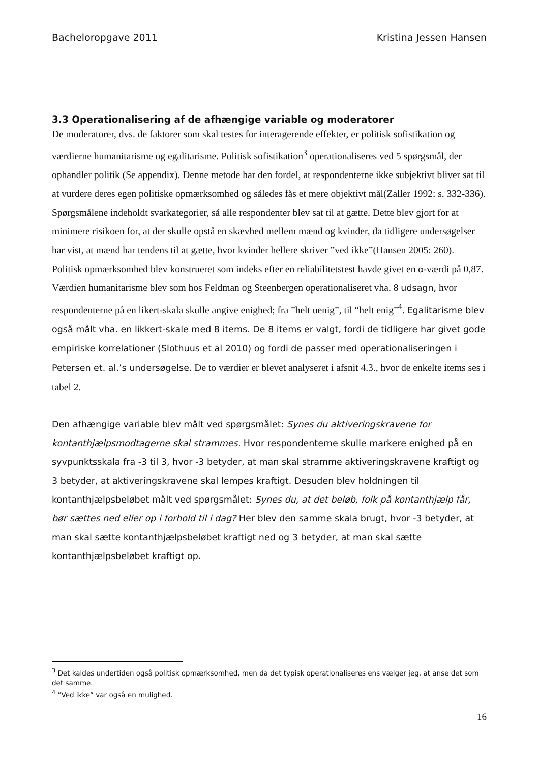Bacheloropgave 2011 Kristina Jessen Hansen
3.3 Operationalisering af de afhængige variable og moderatorer
De moderatorer, dvs. de faktorer som skal testes for interagerende effekter, er politisk sofistikation og værdierne humanitarisme og egalitarisme. Politisk sofistikation<sup>3</sup> operationaliseres ved 5 spørgsmål, der ophandler politik (Se appendix). Denne metode har den fordel, at respondenterne ikke subjektivt bliver sat til at vurdere deres egen politiske opmærksomhed og således fås et mere objektivt mål(Zaller 1992: s. 332-336). Spørgsmålene indeholdt svarkategorier, så alle respondenter blev sat til at gætte. Dette blev gjort for at minimere risikoen for, at der skulle opstå en skævhed mellem mænd og kvinder, da tidligere undersøgelser har vist, at mænd har tendens til at gætte, hvor kvinder hellere skriver ”ved ikke”(Hansen 2005: 260). Politisk opmærksomhed blev konstrueret som indeks efter en reliabilitetstest havde givet en α-værdi på 0,87.
Værdien humanitarisme blev som hos Feldman og Steenbergen operationaliseret vha. 8 udsagn, hvor respondenterne på en likert-skala skulle angive enighed; fra ”helt uenig”, til “helt enig”<sup>4</sup>. Egalitarisme blev også målt vha. en likkert-skale med 8 items. De 8 items er valgt, fordi de tidligere har givet gode empiriske korrelationer (Slothuus et al 2010) og fordi de passer med operationaliseringen i Petersen et. al.’s undersøgelse. De to værdier er blevet analyseret i afsnit 4.3., hvor de enkelte items ses i tabel 2.
Den afhængige variable blev målt ved spørgsmålet: Synes du aktiveringskravene for kontanthjælpsmodtagerne skal strammes. Hvor respondenterne skulle markere enighed på en syvpunktsskala fra -3 til 3, hvor -3 betyder, at man skal stramme aktiveringskravene kraftigt og 3 betyder, at aktiveringskravene skal lempes kraftigt. Desuden blev holdningen til kontanthjælpsbeløbet målt ved spørgsmålet: Synes du, at det beløb, folk på kontanthjælp får, bør sættes ned eller op i forhold til i dag? Her blev den samme skala brugt, hvor -3 betyder, at man skal sætte kontanthjælpsbeløbet kraftigt ned og 3 betyder, at man skal sætte kontanthjælpsbeløbet kraftigt op.
<sup>3</sup> Det kaldes undertiden også politisk opmærksomhed, men da det typisk operationaliseres ens vælger jeg, at anse det som det samme.
<sup>4</sup> ”Ved ikke” var også en mulighed.
16